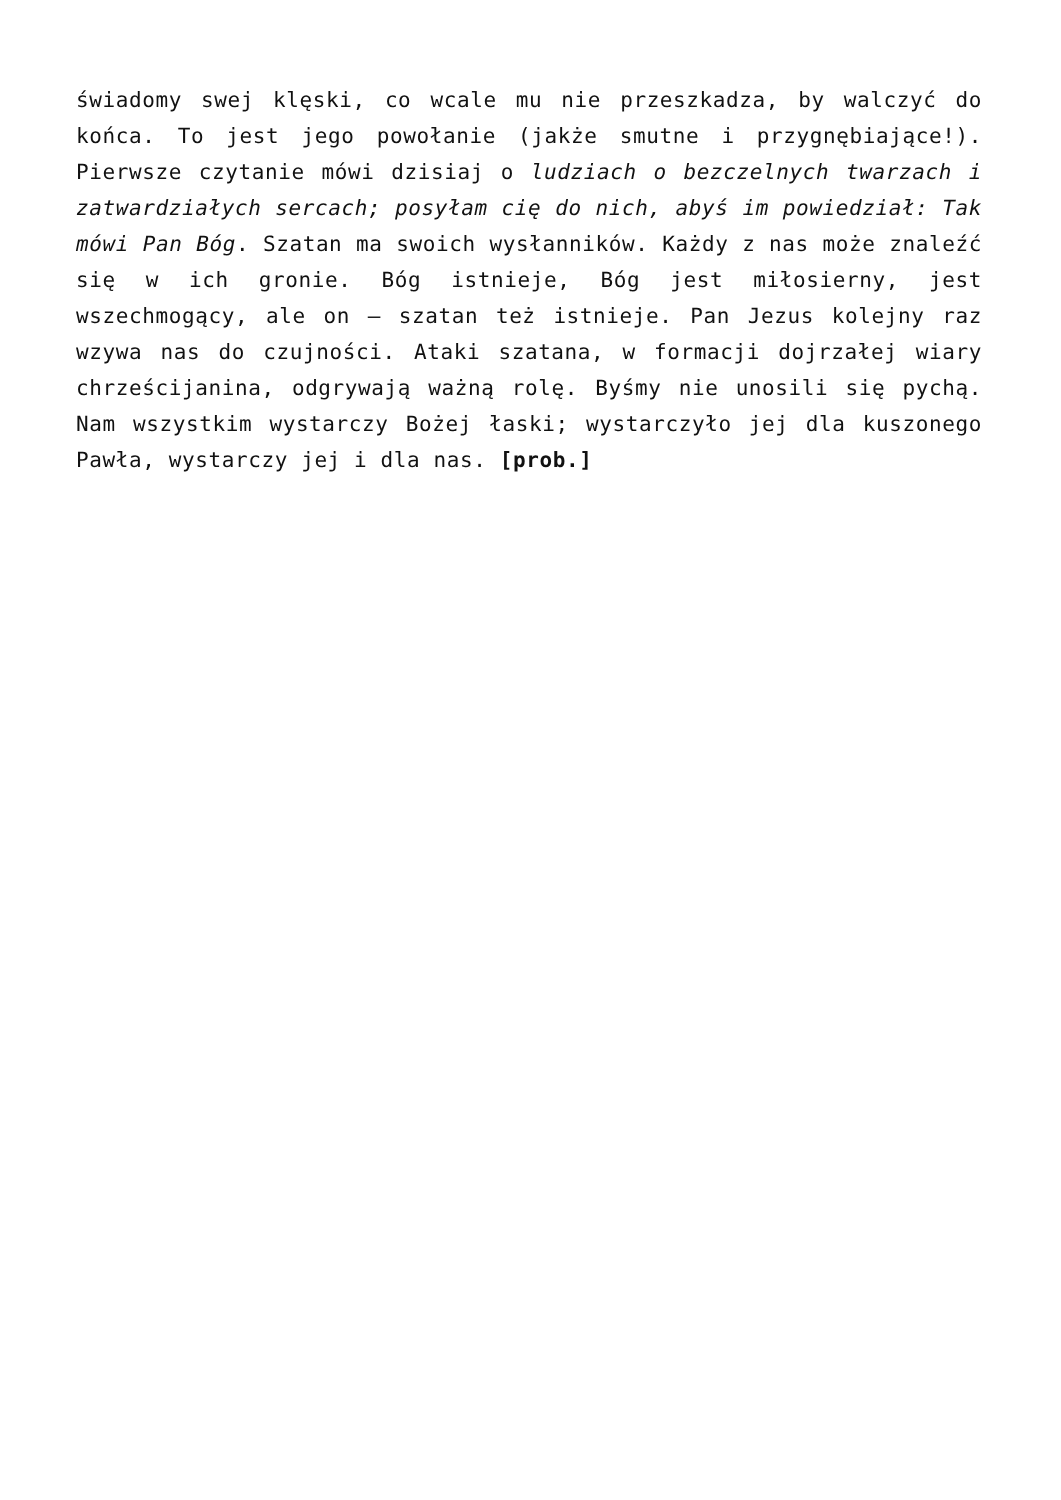świadomy swej klęski, co wcale mu nie przeszkadza, by walczyć do końca. To jest jego powołanie (jakże smutne i przygnębiające!). Pierwsze czytanie mówi dzisiaj o ludziach o bezczelnych twarzach i zatwardziałych sercach; posyłam cię do nich, abyś im powiedział: Tak mówi Pan Bóg. Szatan ma swoich wysłanników. Każdy z nas może znaleźć się w ich gronie. Bóg istnieje, Bóg jest miłosierny, jest wszechmogący, ale on – szatan też istnieje. Pan Jezus kolejny raz wzywa nas do czujności. Ataki szatana, w formacji dojrzałej wiary chrześcijanina, odgrywają ważną rolę. Byśmy nie unosili się pychą. Nam wszystkim wystarczy Bożej łaski; wystarczyło jej dla kuszonego Pawła, wystarczy jej i dla nas. [prob.]